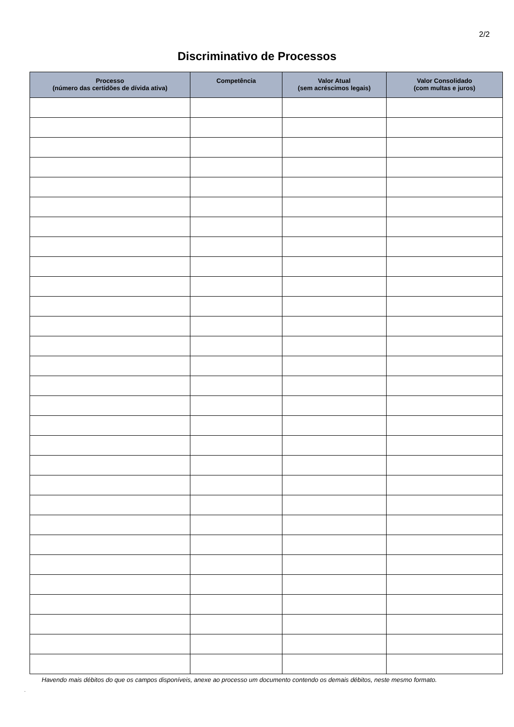2/2
Discriminativo de Processos
| Processo (número das certidões de dívida ativa) | Competência | Valor Atual (sem acréscimos legais) | Valor Consolidado (com multas e juros) |
| --- | --- | --- | --- |
Havendo mais débitos do que os campos disponíveis, anexe ao processo um documento contendo os demais débitos, neste mesmo formato.
.